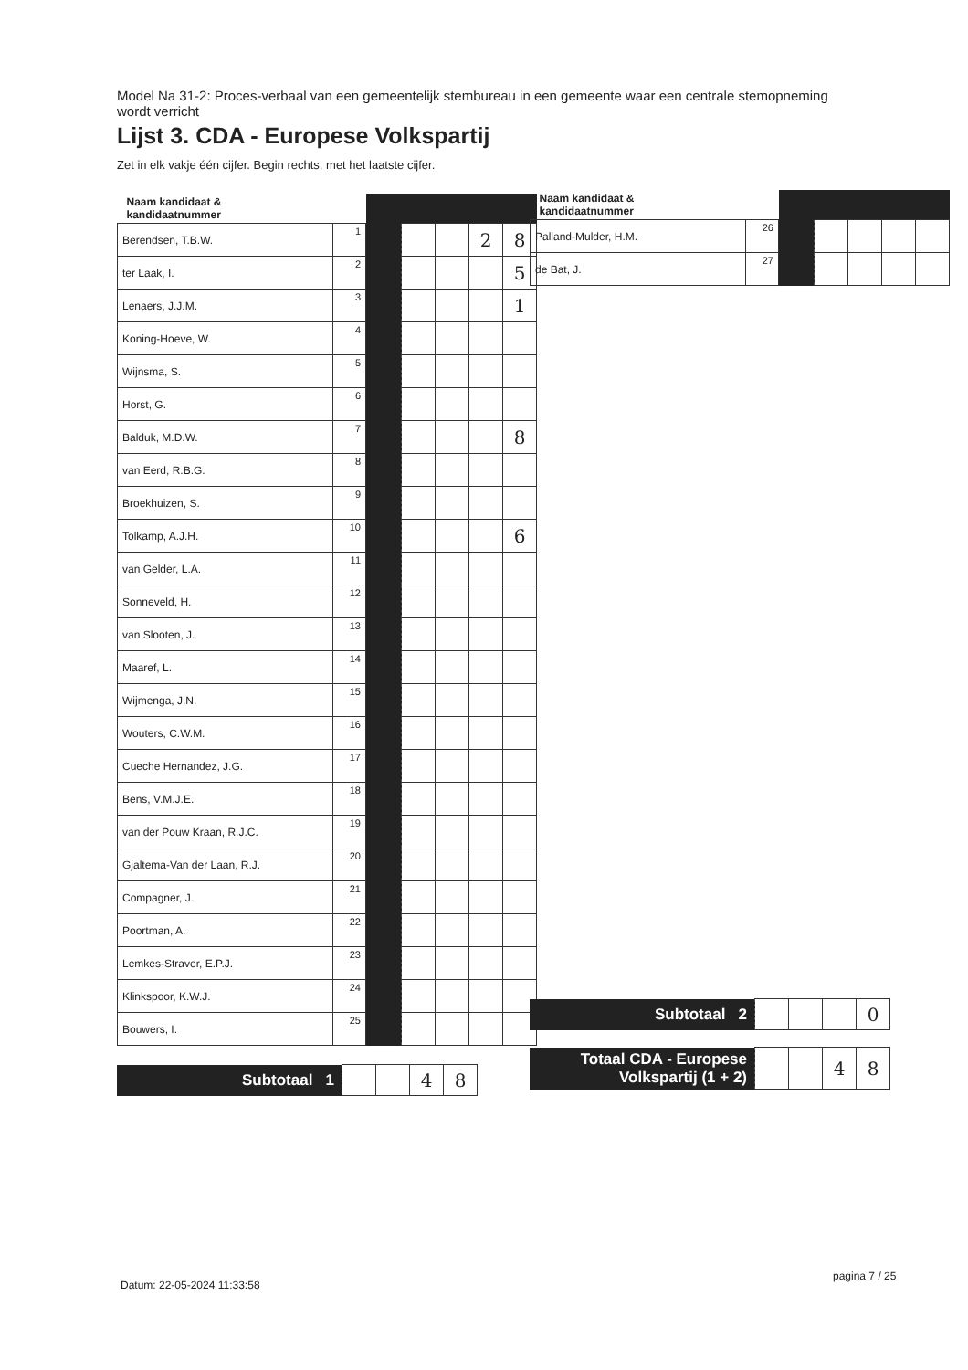Model Na 31-2: Proces-verbaal van een gemeentelijk stembureau in een gemeente waar een centrale stemopneming wordt verricht
Lijst 3. CDA - Europese Volkspartij
Zet in elk vakje één cijfer. Begin rechts, met het laatste cijfer.
| Naam kandidaat & kandidaatnummer | | | | | | |
| --- | --- | --- | --- | --- | --- | --- |
| Berendsen, T.B.W. | 1 | | | | 2 | 8 |
| ter Laak, I. | 2 | | | | | 5 |
| Lenaers, J.J.M. | 3 | | | | | 1 |
| Koning-Hoeve, W. | 4 | | | | | |
| Wijnsma, S. | 5 | | | | | |
| Horst, G. | 6 | | | | | |
| Balduk, M.D.W. | 7 | | | | | 8 |
| van Eerd, R.B.G. | 8 | | | | | |
| Broekhuizen, S. | 9 | | | | | |
| Tolkamp, A.J.H. | 10 | | | | | 6 |
| van Gelder, L.A. | 11 | | | | | |
| Sonneveld, H. | 12 | | | | | |
| van Slooten, J. | 13 | | | | | |
| Maaref, L. | 14 | | | | | |
| Wijmenga, J.N. | 15 | | | | | |
| Wouters, C.W.M. | 16 | | | | | |
| Cueche Hernandez, J.G. | 17 | | | | | |
| Bens, V.M.J.E. | 18 | | | | | |
| van der Pouw Kraan, R.J.C. | 19 | | | | | |
| Gjaltema-Van der Laan, R.J. | 20 | | | | | |
| Compagner, J. | 21 | | | | | |
| Poortman, A. | 22 | | | | | |
| Lemkes-Straver, E.P.J. | 23 | | | | | |
| Klinkspoor, K.W.J. | 24 | | | | | |
| Bouwers, I. | 25 | | | | | |
| Subtotaal 1 | | | 4 | 8 |
| Naam kandidaat & kandidaatnummer | | | | | | |
| --- | --- | --- | --- | --- | --- | --- |
| Palland-Mulder, H.M. | 26 | | | | | |
| de Bat, J. | 27 | | | | | |
| Subtotaal 2 | | | | 0 |
| Totaal CDA - Europese Volkspartij (1 + 2) | | | 4 | 8 |
Datum: 22-05-2024 11:33:58
pagina 7 / 25